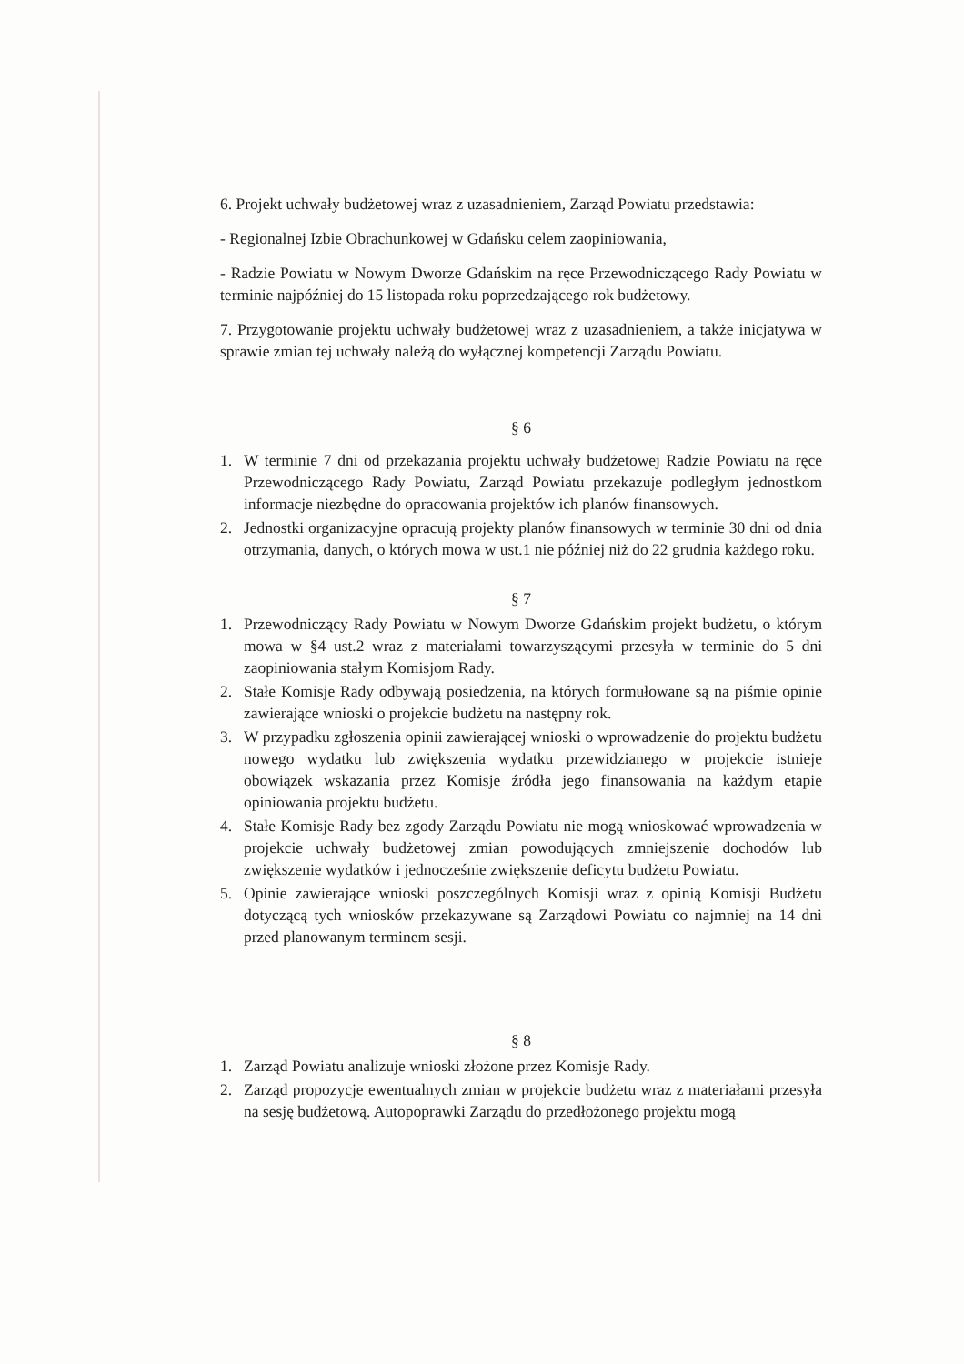6. Projekt uchwały budżetowej wraz z uzasadnieniem, Zarząd Powiatu przedstawia:
- Regionalnej Izbie Obrachunkowej w Gdańsku celem zaopiniowania,
- Radzie Powiatu w Nowym Dworze Gdańskim na ręce Przewodniczącego Rady Powiatu w terminie najpóźniej do 15 listopada roku poprzedzającego rok budżetowy.
7. Przygotowanie projektu uchwały budżetowej wraz z uzasadnieniem, a także inicjatywa w sprawie zmian tej uchwały należą do wyłącznej kompetencji Zarządu Powiatu.
§ 6
1. W terminie 7 dni od przekazania projektu uchwały budżetowej Radzie Powiatu na ręce Przewodniczącego Rady Powiatu, Zarząd Powiatu przekazuje podległym jednostkom informacje niezbędne do opracowania projektów ich planów finansowych.
2. Jednostki organizacyjne opracują projekty planów finansowych w terminie 30 dni od dnia otrzymania, danych, o których mowa w ust.1 nie później niż do 22 grudnia każdego roku.
§ 7
1. Przewodniczący Rady Powiatu w Nowym Dworze Gdańskim projekt budżetu, o którym mowa w §4 ust.2 wraz z materiałami towarzyszącymi przesyła w terminie do 5 dni zaopiniowania stałym Komisjom Rady.
2. Stałe Komisje Rady odbywają posiedzenia, na których formułowane są na piśmie opinie zawierające wnioski o projekcie budżetu na następny rok.
3. W przypadku zgłoszenia opinii zawierającej wnioski o wprowadzenie do projektu budżetu nowego wydatku lub zwiększenia wydatku przewidzianego w projekcie istnieje obowiązek wskazania przez Komisje źródła jego finansowania na każdym etapie opiniowania projektu budżetu.
4. Stałe Komisje Rady bez zgody Zarządu Powiatu nie mogą wnioskować wprowadzenia w projekcie uchwały budżetowej zmian powodujących zmniejszenie dochodów lub zwiększenie wydatków i jednocześnie zwiększenie deficytu budżetu Powiatu.
5. Opinie zawierające wnioski poszczególnych Komisji wraz z opinią Komisji Budżetu dotyczącą tych wniosków przekazywane są Zarządowi Powiatu co najmniej na 14 dni przed planowanym terminem sesji.
§ 8
1. Zarząd Powiatu analizuje wnioski złożone przez Komisje Rady.
2. Zarząd propozycje ewentualnych zmian w projekcie budżetu wraz z materiałami przesyła na sesję budżetową. Autopoprawki Zarządu do przedłożonego projektu mogą